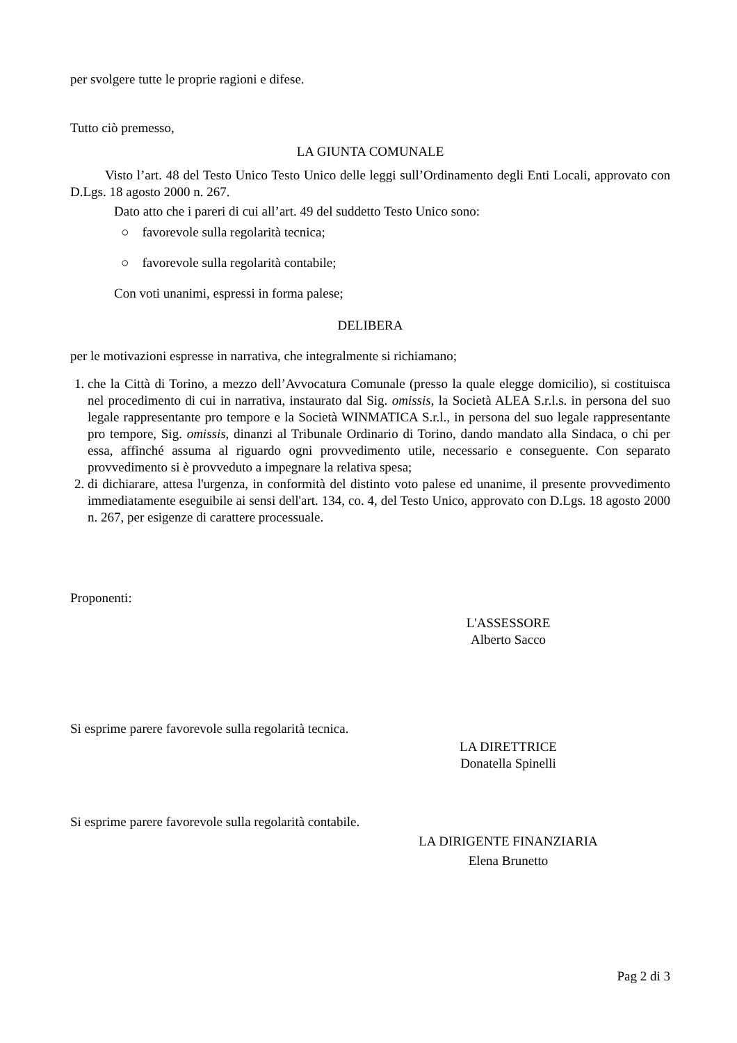per svolgere tutte le proprie ragioni e difese.
Tutto ciò premesso,
LA GIUNTA COMUNALE
Visto l’art. 48 del Testo Unico Testo Unico delle leggi sull’Ordinamento degli Enti Locali, approvato con D.Lgs. 18 agosto 2000 n. 267.
Dato atto che i pareri di cui all’art. 49 del suddetto Testo Unico sono:
○ favorevole sulla regolarità tecnica;
○ favorevole sulla regolarità contabile;
Con voti unanimi, espressi in forma palese;
DELIBERA
per le motivazioni espresse in narrativa, che integralmente si richiamano;
1. che la Città di Torino, a mezzo dell’Avvocatura Comunale (presso la quale elegge domicilio), si costituisca nel procedimento di cui in narrativa, instaurato dal Sig. omissis, la Società ALEA S.r.l.s. in persona del suo legale rappresentante pro tempore e la Società WINMATICA S.r.l., in persona del suo legale rappresentante pro tempore, Sig. omissis, dinanzi al Tribunale Ordinario di Torino, dando mandato alla Sindaca, o chi per essa, affinché assuma al riguardo ogni provvedimento utile, necessario e conseguente. Con separato provvedimento si è provveduto a impegnare la relativa spesa;
2. di dichiarare, attesa l'urgenza, in conformità del distinto voto palese ed unanime, il presente provvedimento immediatamente eseguibile ai sensi dell'art. 134, co. 4, del Testo Unico, approvato con D.Lgs. 18 agosto 2000 n. 267, per esigenze di carattere processuale.
Proponenti:
L'ASSESSORE
Alberto Sacco
Si esprime parere favorevole sulla regolarità tecnica.
LA DIRETTRICE
Donatella Spinelli
Si esprime parere favorevole sulla regolarità contabile.
LA DIRIGENTE FINANZIARIA
Elena Brunetto
Pag 2 di 3